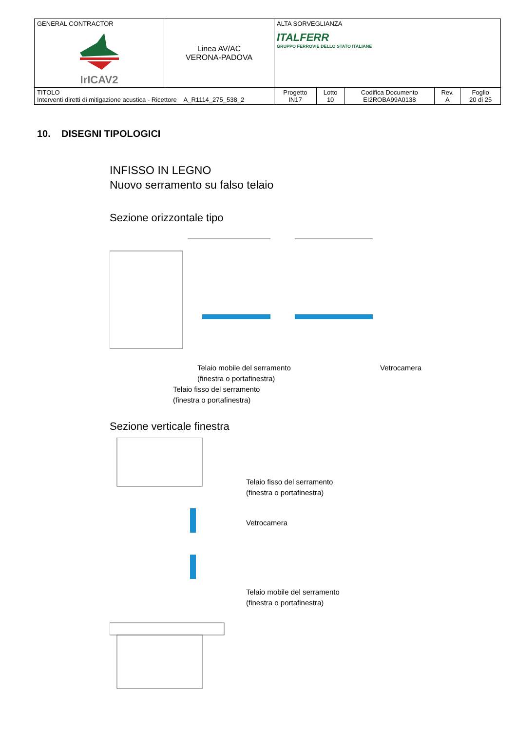| GENERAL CONTRACTOR IrICAV2 | Linea AV/AC VERONA-PADOVA | ALTA SORVEGLIANZA ITALFERR GRUPPO FERROVIE DELLO STATO ITALIANE | | | | |
| TITOLO Interventi diretti di mitigazione acustica - Ricettore A_R1114_275_538_2 | | Progetto IN17 | Lotto 10 | Codifica Documento EI2ROBA99A0138 | Rev. A | Foglio 20 di 25 |
10. DISEGNI TIPOLOGICI
INFISSO IN LEGNO
Nuovo serramento su falso telaio
Sezione orizzontale tipo
Telaio mobile del serramento
(finestra o portafinestra)
Vetrocamera
Telaio fisso del serramento
(finestra o portafinestra)
Sezione verticale finestra
Telaio fisso del serramento
(finestra o portafinestra)
Vetrocamera
Telaio mobile del serramento
(finestra o portafinestra)